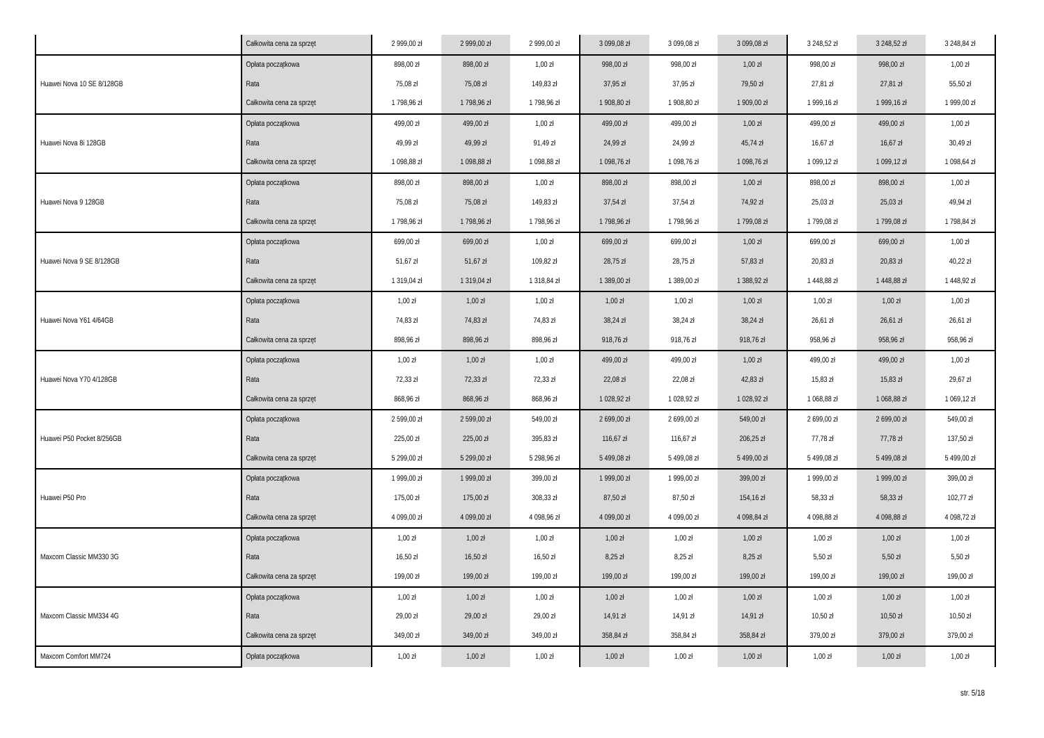| | Całkowita cena za sprzęt | 2 999,00 zł | 2 999,00 zł | 2 999,00 zł | 3 099,08 zł | 3 099,08 zł | 3 099,08 zł | 3 248,52 zł | 3 248,52 zł | 3 248,84 zł |
| Huawei Nova 10 SE 8/128GB | Opłata początkowa | 898,00 zł | 898,00 zł | 1,00 zł | 998,00 zł | 998,00 zł | 1,00 zł | 998,00 zł | 998,00 zł | 1,00 zł |
| | Rata | 75,08 zł | 75,08 zł | 149,83 zł | 37,95 zł | 37,95 zł | 79,50 zł | 27,81 zł | 27,81 zł | 55,50 zł |
| | Całkowita cena za sprzęt | 1 798,96 zł | 1 798,96 zł | 1 798,96 zł | 1 908,80 zł | 1 908,80 zł | 1 909,00 zł | 1 999,16 zł | 1 999,16 zł | 1 999,00 zł |
| Huawei Nova 8i 128GB | Opłata początkowa | 499,00 zł | 499,00 zł | 1,00 zł | 499,00 zł | 499,00 zł | 1,00 zł | 499,00 zł | 499,00 zł | 1,00 zł |
| | Rata | 49,99 zł | 49,99 zł | 91,49 zł | 24,99 zł | 24,99 zł | 45,74 zł | 16,67 zł | 16,67 zł | 30,49 zł |
| | Całkowita cena za sprzęt | 1 098,88 zł | 1 098,88 zł | 1 098,88 zł | 1 098,76 zł | 1 098,76 zł | 1 098,76 zł | 1 099,12 zł | 1 099,12 zł | 1 098,64 zł |
| Huawei Nova 9 128GB | Opłata początkowa | 898,00 zł | 898,00 zł | 1,00 zł | 898,00 zł | 898,00 zł | 1,00 zł | 898,00 zł | 898,00 zł | 1,00 zł |
| | Rata | 75,08 zł | 75,08 zł | 149,83 zł | 37,54 zł | 37,54 zł | 74,92 zł | 25,03 zł | 25,03 zł | 49,94 zł |
| | Całkowita cena za sprzęt | 1 798,96 zł | 1 798,96 zł | 1 798,96 zł | 1 798,96 zł | 1 798,96 zł | 1 799,08 zł | 1 799,08 zł | 1 799,08 zł | 1 798,84 zł |
| Huawei Nova 9 SE 8/128GB | Opłata początkowa | 699,00 zł | 699,00 zł | 1,00 zł | 699,00 zł | 699,00 zł | 1,00 zł | 699,00 zł | 699,00 zł | 1,00 zł |
| | Rata | 51,67 zł | 51,67 zł | 109,82 zł | 28,75 zł | 28,75 zł | 57,83 zł | 20,83 zł | 20,83 zł | 40,22 zł |
| | Całkowita cena za sprzęt | 1 319,04 zł | 1 319,04 zł | 1 318,84 zł | 1 389,00 zł | 1 389,00 zł | 1 388,92 zł | 1 448,88 zł | 1 448,88 zł | 1 448,92 zł |
| Huawei Nova Y61 4/64GB | Opłata początkowa | 1,00 zł | 1,00 zł | 1,00 zł | 1,00 zł | 1,00 zł | 1,00 zł | 1,00 zł | 1,00 zł | 1,00 zł |
| | Rata | 74,83 zł | 74,83 zł | 74,83 zł | 38,24 zł | 38,24 zł | 38,24 zł | 26,61 zł | 26,61 zł | 26,61 zł |
| | Całkowita cena za sprzęt | 898,96 zł | 898,96 zł | 898,96 zł | 918,76 zł | 918,76 zł | 918,76 zł | 958,96 zł | 958,96 zł | 958,96 zł |
| Huawei Nova Y70 4/128GB | Opłata początkowa | 1,00 zł | 1,00 zł | 1,00 zł | 499,00 zł | 499,00 zł | 1,00 zł | 499,00 zł | 499,00 zł | 1,00 zł |
| | Rata | 72,33 zł | 72,33 zł | 72,33 zł | 22,08 zł | 22,08 zł | 42,83 zł | 15,83 zł | 15,83 zł | 29,67 zł |
| | Całkowita cena za sprzęt | 868,96 zł | 868,96 zł | 868,96 zł | 1 028,92 zł | 1 028,92 zł | 1 028,92 zł | 1 068,88 zł | 1 068,88 zł | 1 069,12 zł |
| Huawei P50 Pocket 8/256GB | Opłata początkowa | 2 599,00 zł | 2 599,00 zł | 549,00 zł | 2 699,00 zł | 2 699,00 zł | 549,00 zł | 2 699,00 zł | 2 699,00 zł | 549,00 zł |
| | Rata | 225,00 zł | 225,00 zł | 395,83 zł | 116,67 zł | 116,67 zł | 206,25 zł | 77,78 zł | 77,78 zł | 137,50 zł |
| | Całkowita cena za sprzęt | 5 299,00 zł | 5 299,00 zł | 5 298,96 zł | 5 499,08 zł | 5 499,08 zł | 5 499,00 zł | 5 499,08 zł | 5 499,08 zł | 5 499,00 zł |
| Huawei P50 Pro | Opłata początkowa | 1 999,00 zł | 1 999,00 zł | 399,00 zł | 1 999,00 zł | 1 999,00 zł | 399,00 zł | 1 999,00 zł | 1 999,00 zł | 399,00 zł |
| | Rata | 175,00 zł | 175,00 zł | 308,33 zł | 87,50 zł | 87,50 zł | 154,16 zł | 58,33 zł | 58,33 zł | 102,77 zł |
| | Całkowita cena za sprzęt | 4 099,00 zł | 4 099,00 zł | 4 098,96 zł | 4 099,00 zł | 4 099,00 zł | 4 098,84 zł | 4 098,88 zł | 4 098,88 zł | 4 098,72 zł |
| Maxcom Classic MM330 3G | Opłata początkowa | 1,00 zł | 1,00 zł | 1,00 zł | 1,00 zł | 1,00 zł | 1,00 zł | 1,00 zł | 1,00 zł | 1,00 zł |
| | Rata | 16,50 zł | 16,50 zł | 16,50 zł | 8,25 zł | 8,25 zł | 8,25 zł | 5,50 zł | 5,50 zł | 5,50 zł |
| | Całkowita cena za sprzęt | 199,00 zł | 199,00 zł | 199,00 zł | 199,00 zł | 199,00 zł | 199,00 zł | 199,00 zł | 199,00 zł | 199,00 zł |
| Maxcom Classic MM334 4G | Opłata początkowa | 1,00 zł | 1,00 zł | 1,00 zł | 1,00 zł | 1,00 zł | 1,00 zł | 1,00 zł | 1,00 zł | 1,00 zł |
| | Rata | 29,00 zł | 29,00 zł | 29,00 zł | 14,91 zł | 14,91 zł | 14,91 zł | 10,50 zł | 10,50 zł | 10,50 zł |
| | Całkowita cena za sprzęt | 349,00 zł | 349,00 zł | 349,00 zł | 358,84 zł | 358,84 zł | 358,84 zł | 379,00 zł | 379,00 zł | 379,00 zł |
| Maxcom Comfort MM724 | Opłata początkowa | 1,00 zł | 1,00 zł | 1,00 zł | 1,00 zł | 1,00 zł | 1,00 zł | 1,00 zł | 1,00 zł | 1,00 zł |
str. 5/18